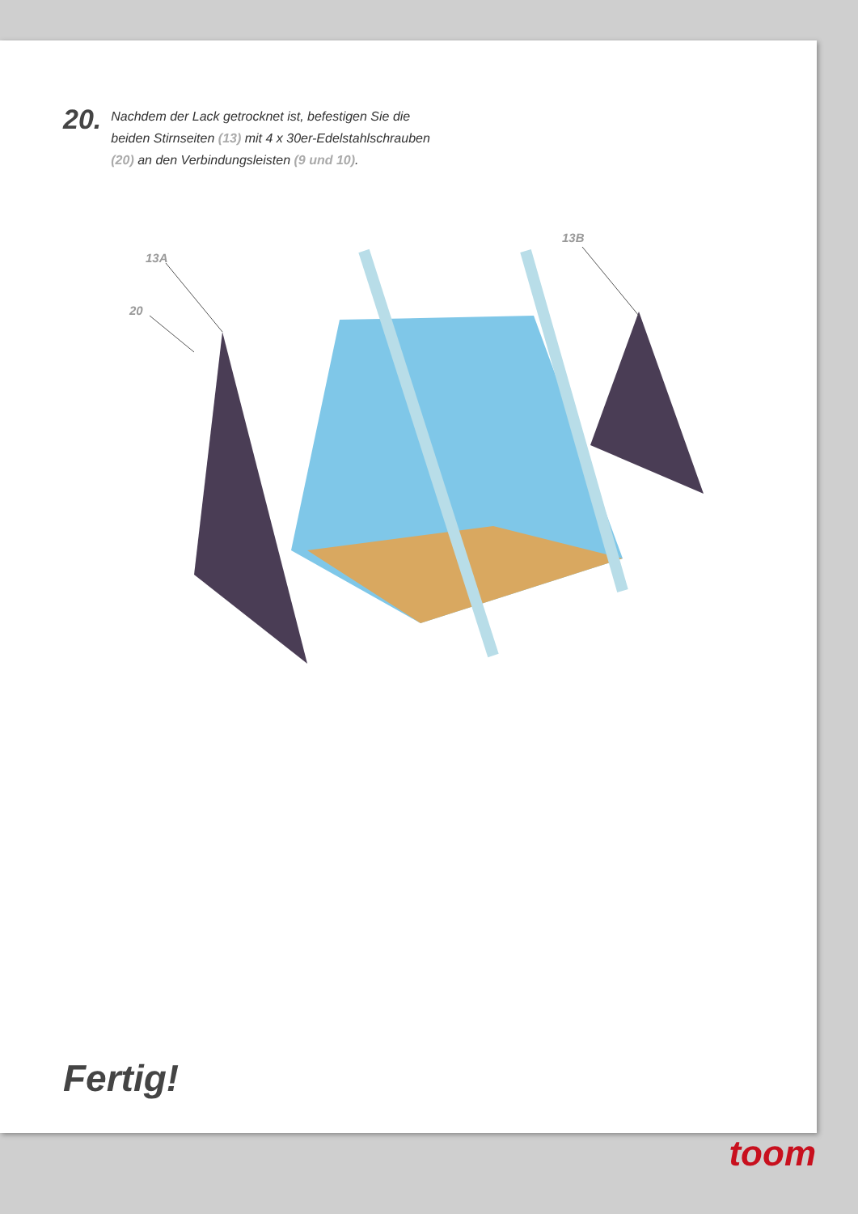20.
Nachdem der Lack getrocknet ist, befestigen Sie die
beiden Stirnseiten (13) mit 4 x 30er-Edelstahlschrauben
(20) an den Verbindungsleisten (9 und 10).
13A
20
13B
Fertig!
toom